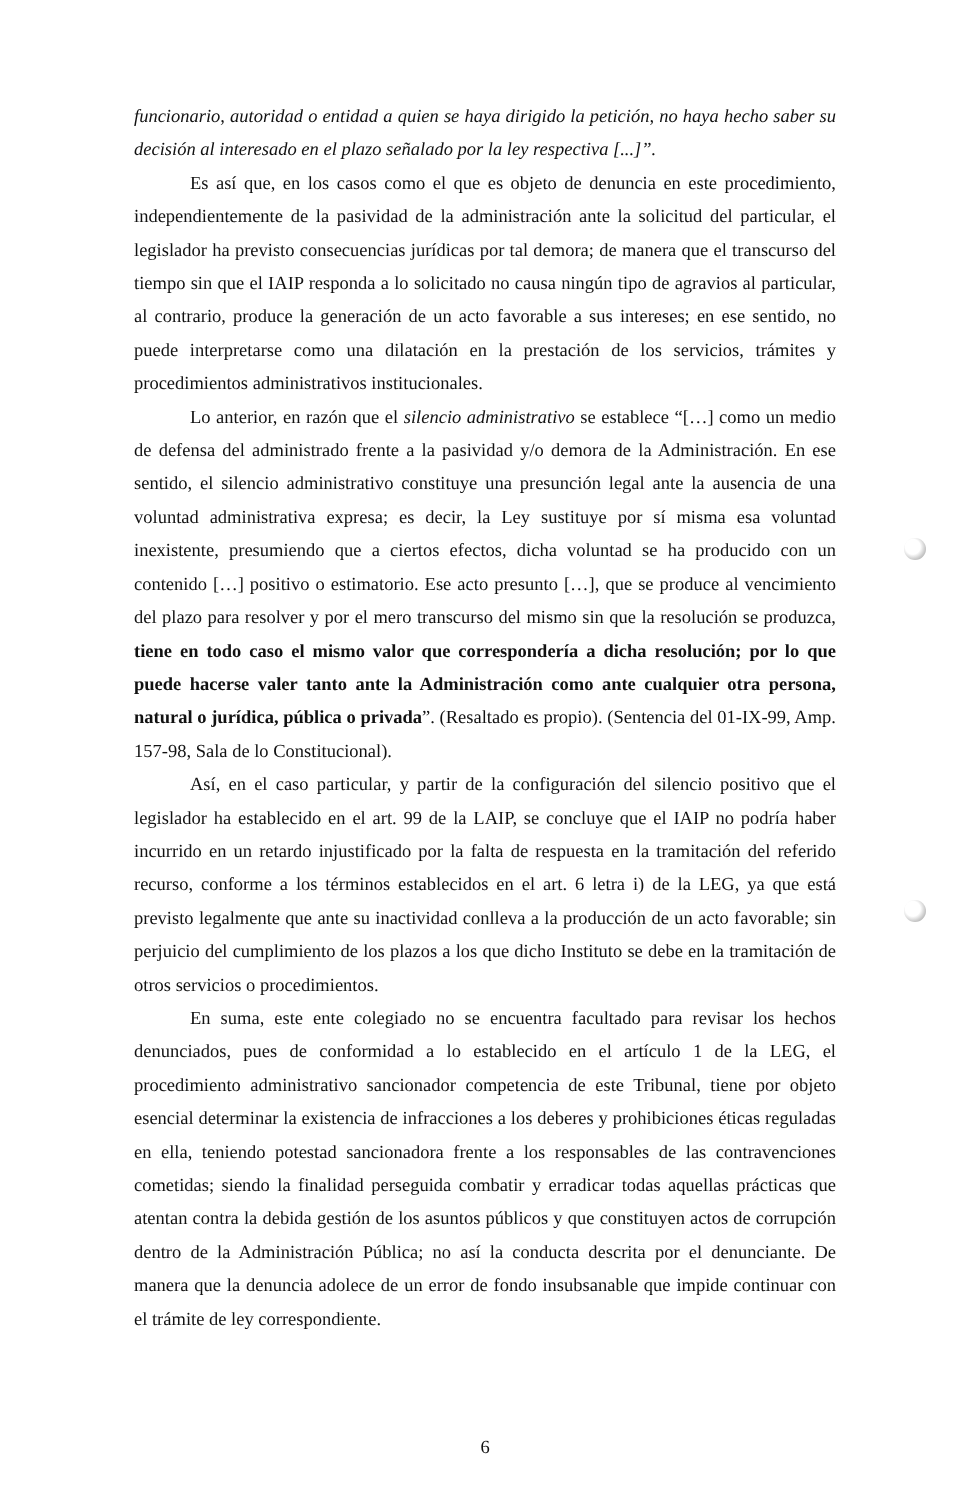funcionario, autoridad o entidad a quien se haya dirigido la petición, no haya hecho saber su decisión al interesado en el plazo señalado por la ley respectiva [...]”.
Es así que, en los casos como el que es objeto de denuncia en este procedimiento, independientemente de la pasividad de la administración ante la solicitud del particular, el legislador ha previsto consecuencias jurídicas por tal demora; de manera que el transcurso del tiempo sin que el IAIP responda a lo solicitado no causa ningún tipo de agravios al particular, al contrario, produce la generación de un acto favorable a sus intereses; en ese sentido, no puede interpretarse como una dilatación en la prestación de los servicios, trámites y procedimientos administrativos institucionales.
Lo anterior, en razón que el silencio administrativo se establece “[…] como un medio de defensa del administrado frente a la pasividad y/o demora de la Administración. En ese sentido, el silencio administrativo constituye una presunción legal ante la ausencia de una voluntad administrativa expresa; es decir, la Ley sustituye por sí misma esa voluntad inexistente, presumiendo que a ciertos efectos, dicha voluntad se ha producido con un contenido […] positivo o estimatorio. Ese acto presunto […], que se produce al vencimiento del plazo para resolver y por el mero transcurso del mismo sin que la resolución se produzca, tiene en todo caso el mismo valor que correspondería a dicha resolución; por lo que puede hacerse valer tanto ante la Administración como ante cualquier otra persona, natural o jurídica, pública o privada”. (Resaltado es propio). (Sentencia del 01-IX-99, Amp. 157-98, Sala de lo Constitucional).
Así, en el caso particular, y partir de la configuración del silencio positivo que el legislador ha establecido en el art. 99 de la LAIP, se concluye que el IAIP no podría haber incurrido en un retardo injustificado por la falta de respuesta en la tramitación del referido recurso, conforme a los términos establecidos en el art. 6 letra i) de la LEG, ya que está previsto legalmente que ante su inactividad conlleva a la producción de un acto favorable; sin perjuicio del cumplimiento de los plazos a los que dicho Instituto se debe en la tramitación de otros servicios o procedimientos.
En suma, este ente colegiado no se encuentra facultado para revisar los hechos denunciados, pues de conformidad a lo establecido en el artículo 1 de la LEG, el procedimiento administrativo sancionador competencia de este Tribunal, tiene por objeto esencial determinar la existencia de infracciones a los deberes y prohibiciones éticas reguladas en ella, teniendo potestad sancionadora frente a los responsables de las contravenciones cometidas; siendo la finalidad perseguida combatir y erradicar todas aquellas prácticas que atentan contra la debida gestión de los asuntos públicos y que constituyen actos de corrupción dentro de la Administración Pública; no así la conducta descrita por el denunciante. De manera que la denuncia adolece de un error de fondo insubsanable que impide continuar con el trámite de ley correspondiente.
6